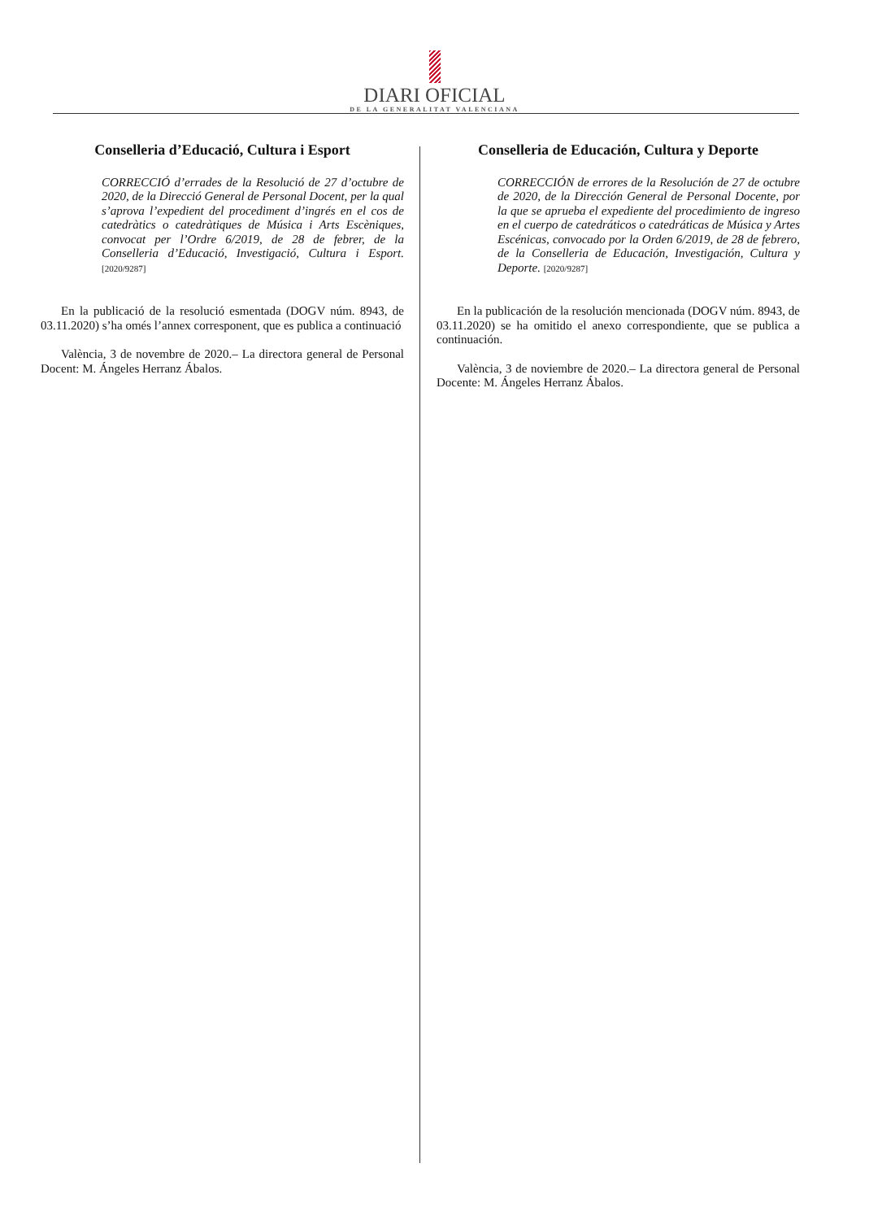DIARI OFICIAL
DE LA GENERALITAT VALENCIANA
Conselleria d’Educació, Cultura i Esport
CORRECCIÓ d’errades de la Resolució de 27 d’octubre de 2020, de la Direcció General de Personal Docent, per la qual s’aprova l’expedient del procediment d’ingrés en el cos de catedràtics o catedràtiques de Música i Arts Escèniques, convocat per l’Ordre 6/2019, de 28 de febrer, de la Conselleria d’Educació, Investigació, Cultura i Esport. [2020/9287]
En la publicació de la resolució esmentada (DOGV núm. 8943, de 03.11.2020) s’ha omés l’annex corresponent, que es publica a continuació
València, 3 de novembre de 2020.– La directora general de Personal Docent: M. Ángeles Herranz Ábalos.
Conselleria de Educación, Cultura y Deporte
CORRECCIÓN de errores de la Resolución de 27 de octubre de 2020, de la Dirección General de Personal Docente, por la que se aprueba el expediente del procedimiento de ingreso en el cuerpo de catedráticos o catedráticas de Música y Artes Escénicas, convocado por la Orden 6/2019, de 28 de febrero, de la Conselleria de Educación, Investigación, Cultura y Deporte. [2020/9287]
En la publicación de la resolución mencionada (DOGV núm. 8943, de 03.11.2020) se ha omitido el anexo correspondiente, que se publica a continuación.
València, 3 de noviembre de 2020.– La directora general de Personal Docente: M. Ángeles Herranz Ábalos.